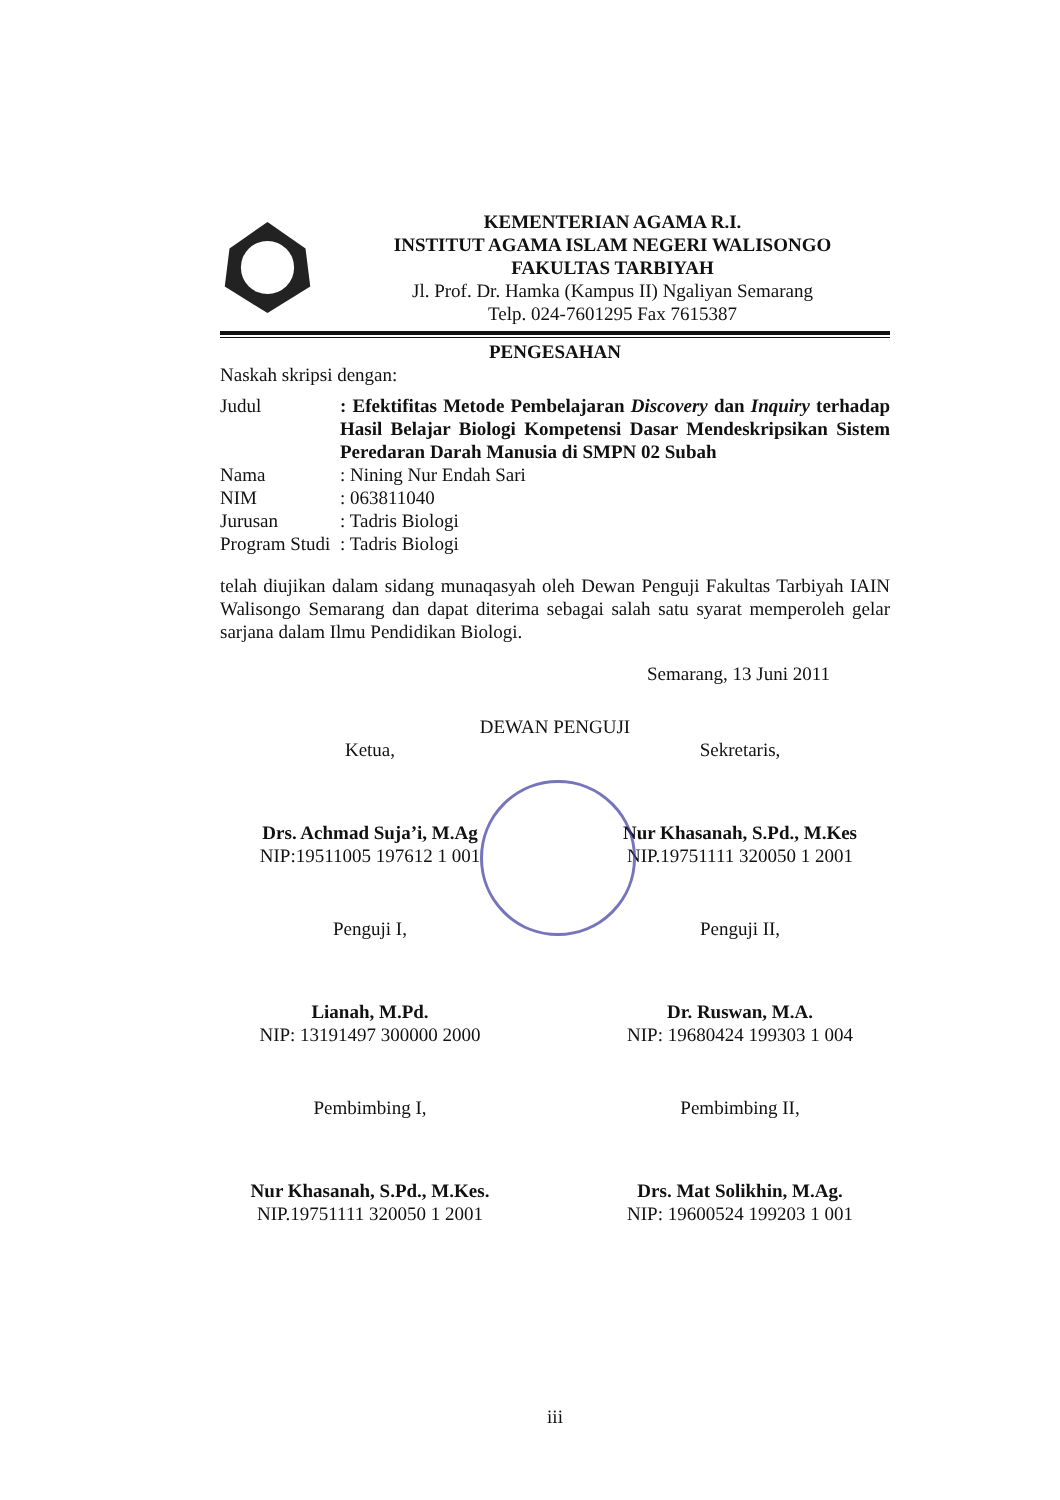KEMENTERIAN AGAMA R.I.
INSTITUT AGAMA ISLAM NEGERI WALISONGO
FAKULTAS TARBIYAH
Jl. Prof. Dr. Hamka (Kampus II) Ngaliyan Semarang
Telp. 024-7601295 Fax 7615387
PENGESAHAN
Naskah skripsi dengan:
Judul : Efektifitas Metode Pembelajaran Discovery dan Inquiry terhadap Hasil Belajar Biologi Kompetensi Dasar Mendeskripsikan Sistem Peredaran Darah Manusia di SMPN 02 Subah
Nama : Nining Nur Endah Sari
NIM : 063811040
Jurusan : Tadris Biologi
Program Studi
: Tadris Biologi
telah diujikan dalam sidang munaqasyah oleh Dewan Penguji Fakultas Tarbiyah IAIN Walisongo Semarang dan dapat diterima sebagai salah satu syarat memperoleh gelar sarjana dalam Ilmu Pendidikan Biologi.
Semarang, 13 Juni 2011
DEWAN PENGUJI
Ketua,
Drs. Achmad Suja’i, M.Ag
NIP:19511005 197612 1 001
Sekretaris,
Nur Khasanah, S.Pd., M.Kes
NIP.19751111 320050 1 2001
Penguji I,
Lianah, M.Pd.
NIP: 13191497 300000 2000
Penguji II,
Dr. Ruswan, M.A.
NIP: 19680424 199303 1 004
Pembimbing I,
Nur Khasanah, S.Pd., M.Kes.
NIP.19751111 320050 1 2001
Pembimbing II,
Drs. Mat Solikhin, M.Ag.
NIP: 19600524 199203 1 001
iii